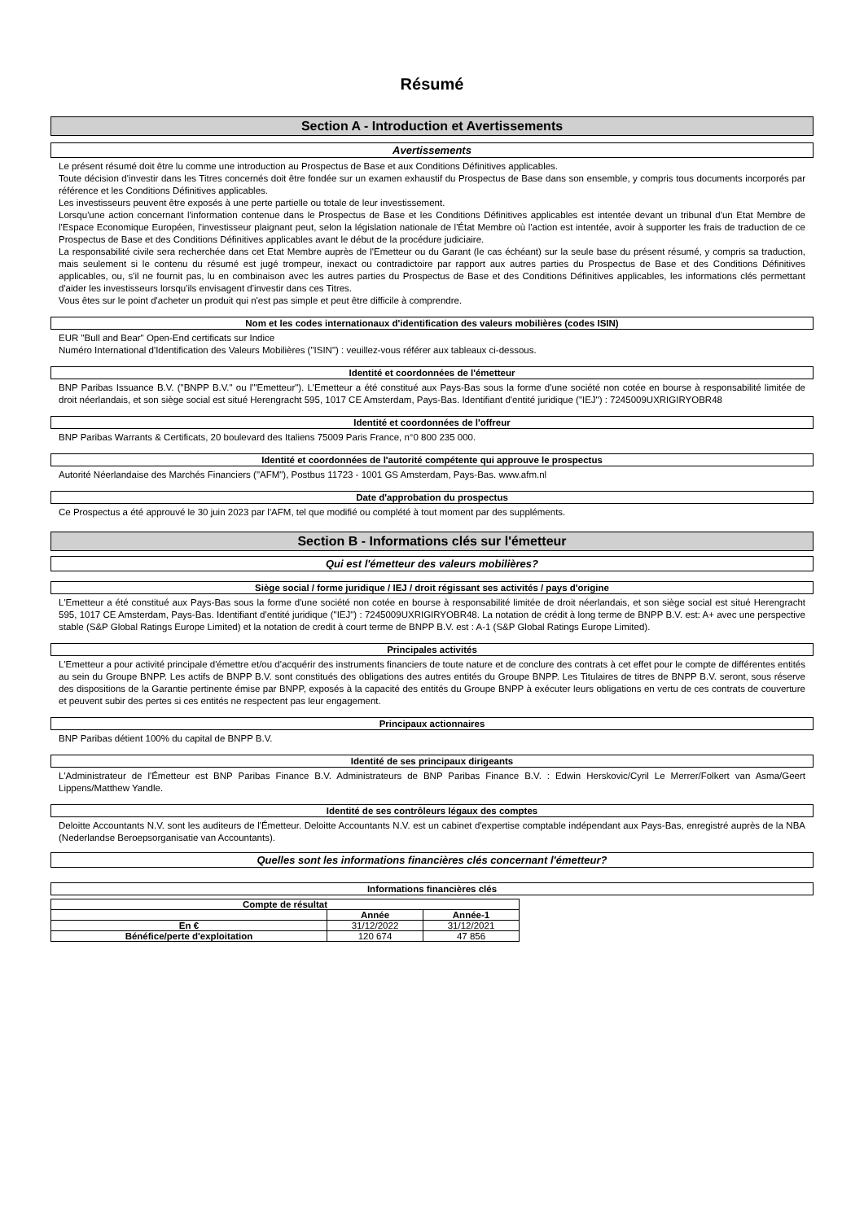Résumé
Section A - Introduction et Avertissements
Avertissements
Le présent résumé doit être lu comme une introduction au Prospectus de Base et aux Conditions Définitives applicables.
Toute décision d'investir dans les Titres concernés doit être fondée sur un examen exhaustif du Prospectus de Base dans son ensemble, y compris tous documents incorporés par référence et les Conditions Définitives applicables.
Les investisseurs peuvent être exposés à une perte partielle ou totale de leur investissement.
Lorsqu'une action concernant l'information contenue dans le Prospectus de Base et les Conditions Définitives applicables est intentée devant un tribunal d'un Etat Membre de l'Espace Economique Européen, l'investisseur plaignant peut, selon la législation nationale de l'État Membre où l'action est intentée, avoir à supporter les frais de traduction de ce Prospectus de Base et des Conditions Définitives applicables avant le début de la procédure judiciaire.
La responsabilité civile sera recherchée dans cet Etat Membre auprès de l'Emetteur ou du Garant (le cas échéant) sur la seule base du présent résumé, y compris sa traduction, mais seulement si le contenu du résumé est jugé trompeur, inexact ou contradictoire par rapport aux autres parties du Prospectus de Base et des Conditions Définitives applicables, ou, s'il ne fournit pas, lu en combinaison avec les autres parties du Prospectus de Base et des Conditions Définitives applicables, les informations clés permettant d'aider les investisseurs lorsqu'ils envisagent d'investir dans ces Titres.
Vous êtes sur le point d'acheter un produit qui n'est pas simple et peut être difficile à comprendre.
Nom et les codes internationaux d'identification des valeurs mobilières (codes ISIN)
EUR "Bull and Bear" Open-End certificats sur Indice
Numéro International d'Identification des Valeurs Mobilières ("ISIN") : veuillez-vous référer aux tableaux ci-dessous.
Identité et coordonnées de l'émetteur
BNP Paribas Issuance B.V. ("BNPP B.V." ou l'"Emetteur"). L'Emetteur a été constitué aux Pays-Bas sous la forme d'une société non cotée en bourse à responsabilité limitée de droit néerlandais, et son siège social est situé Herengracht 595, 1017 CE Amsterdam, Pays-Bas. Identifiant d'entité juridique ("IEJ") : 7245009UXRIGIRYOBR48
Identité et coordonnées de l'offreur
BNP Paribas Warrants & Certificats, 20 boulevard des Italiens 75009 Paris France, n°0 800 235 000.
Identité et coordonnées de l'autorité compétente qui approuve le prospectus
Autorité Néerlandaise des Marchés Financiers ("AFM"), Postbus 11723 - 1001 GS Amsterdam, Pays-Bas. www.afm.nl
Date d'approbation du prospectus
Ce Prospectus a été approuvé le 30 juin 2023 par l'AFM, tel que modifié ou complété à tout moment par des suppléments.
Section B - Informations clés sur l'émetteur
Qui est l'émetteur des valeurs mobilières?
Siège social / forme juridique / IEJ / droit régissant ses activités / pays d'origine
L'Emetteur a été constitué aux Pays-Bas sous la forme d'une société non cotée en bourse à responsabilité limitée de droit néerlandais, et son siège social est situé Herengracht 595, 1017 CE Amsterdam, Pays-Bas. Identifiant d'entité juridique ("IEJ") : 7245009UXRIGIRYOBR48. La notation de crédit à long terme de BNPP B.V. est: A+ avec une perspective stable (S&P Global Ratings Europe Limited) et la notation de credit à court terme de BNPP B.V. est : A-1 (S&P Global Ratings Europe Limited).
Principales activités
L'Emetteur a pour activité principale d'émettre et/ou d'acquérir des instruments financiers de toute nature et de conclure des contrats à cet effet pour le compte de différentes entités au sein du Groupe BNPP. Les actifs de BNPP B.V. sont constitués des obligations des autres entités du Groupe BNPP. Les Titulaires de titres de BNPP B.V. seront, sous réserve des dispositions de la Garantie pertinente émise par BNPP, exposés à la capacité des entités du Groupe BNPP à exécuter leurs obligations en vertu de ces contrats de couverture et peuvent subir des pertes si ces entités ne respectent pas leur engagement.
Principaux actionnaires
BNP Paribas détient 100% du capital de BNPP B.V.
Identité de ses principaux dirigeants
L'Administrateur de l'Émetteur est BNP Paribas Finance B.V. Administrateurs de BNP Paribas Finance B.V. : Edwin Herskovic/Cyril Le Merrer/Folkert van Asma/Geert Lippens/Matthew Yandle.
Identité de ses contrôleurs légaux des comptes
Deloitte Accountants N.V. sont les auditeurs de l'Émetteur. Deloitte Accountants N.V. est un cabinet d'expertise comptable indépendant aux Pays-Bas, enregistré auprès de la NBA (Nederlandse Beroepsorganisatie van Accountants).
Quelles sont les informations financières clés concernant l'émetteur?
Informations financières clés
| Compte de résultat | | |
| --- | --- | --- |
| | Année | Année-1 |
| En € | 31/12/2022 | 31/12/2021 |
| Bénéfice/perte d'exploitation | 120 674 | 47 856 |